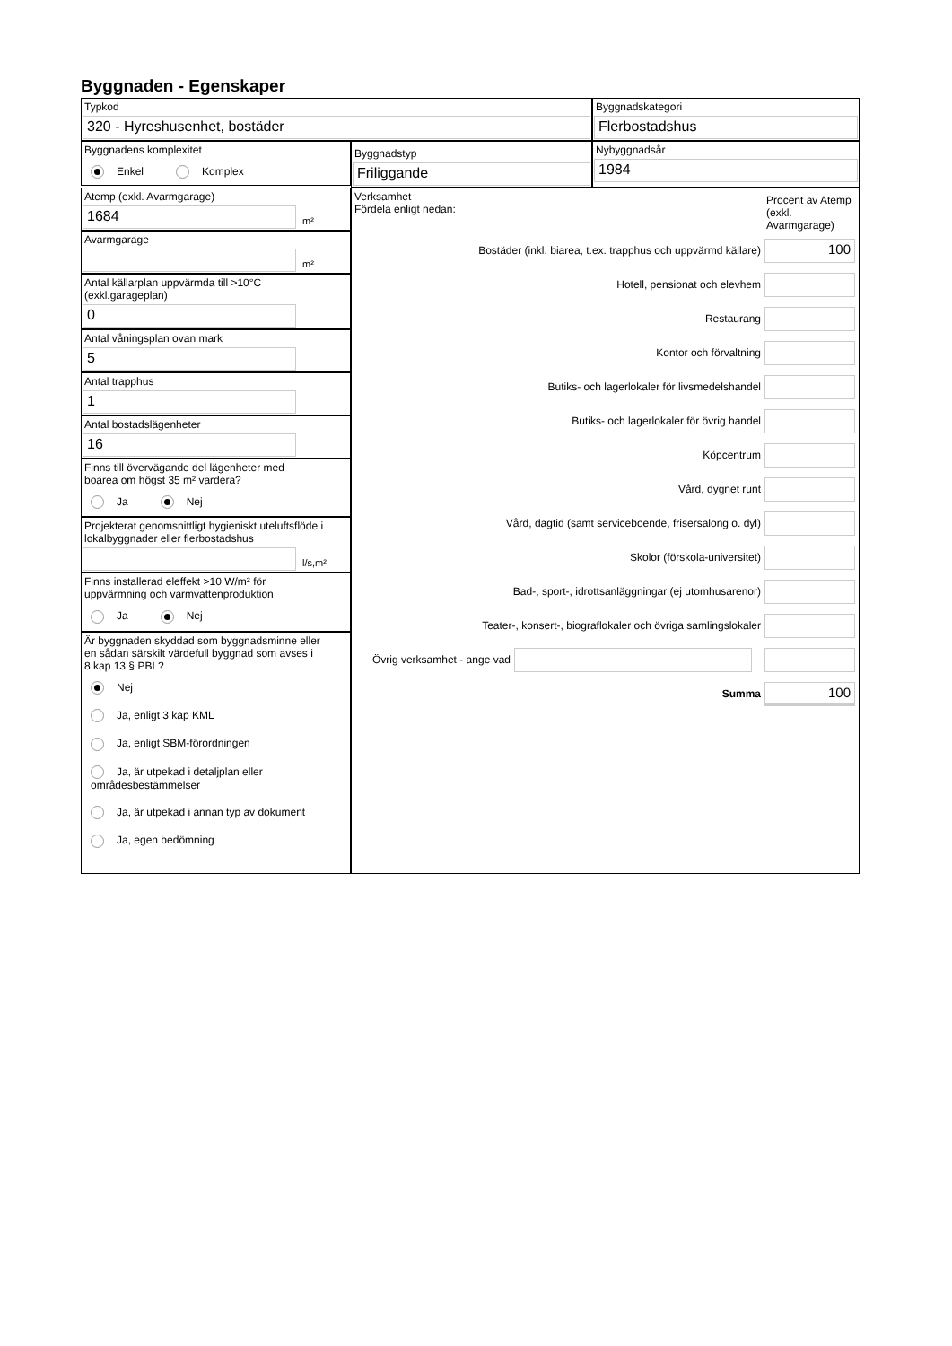Byggnaden - Egenskaper
Typkod
320 - Hyreshusenhet, bostäder
Byggnadskategori
Flerbostadshus
Byggnadens komplexitet
Enkel Komplex
Byggnadstyp
Friliggande
Nybyggnadsår
1984
Atemp (exkl. Avarmgarage)
1684
m²
Avarmgarage
m²
Antal källarplan uppvärmda till >10°C
(exkl.garageplan)
0
Antal våningsplan ovan mark
5
Antal trapphus
1
Antal bostadslägenheter
16
Finns till övervägande del lägenheter med
boarea om högst 35 m² vardera?
Ja Nej
Projekterat genomsnittligt hygieniskt uteluftsflöde i
lokalbyggnader eller flerbostadshus
l/s,m²
Finns installerad eleffekt >10 W/m² för
uppvärmning och varmvattenproduktion
Ja Nej
Är byggnaden skyddad som byggnadsminne eller
en sådan särskilt värdefull byggnad som avses i
8 kap 13 § PBL?
Nej
Ja, enligt 3 kap KML
Ja, enligt SBM-förordningen
Ja, är utpekad i detaljplan eller områdesbestämmelser
Ja, är utpekad i annan typ av dokument
Ja, egen bedömning
Verksamhet
Fördela enligt nedan:
Procent av Atemp (exkl. Avarmgarage)
Bostäder (inkl. biarea, t.ex. trapphus och uppvärmd källare)
100
Hotell, pensionat och elevhem
Restaurang
Kontor och förvaltning
Butiks- och lagerlokaler för livsmedelshandel
Butiks- och lagerlokaler för övrig handel
Köpcentrum
Vård, dygnet runt
Vård, dagtid (samt serviceboende, frisersalong o. dyl)
Skolor (förskola-universitet)
Bad-, sport-, idrottsanläggningar (ej utomhusarenor)
Teater-, konsert-, biograflokaler och övriga samlingslokaler
Övrig verksamhet - ange vad
Summa
100